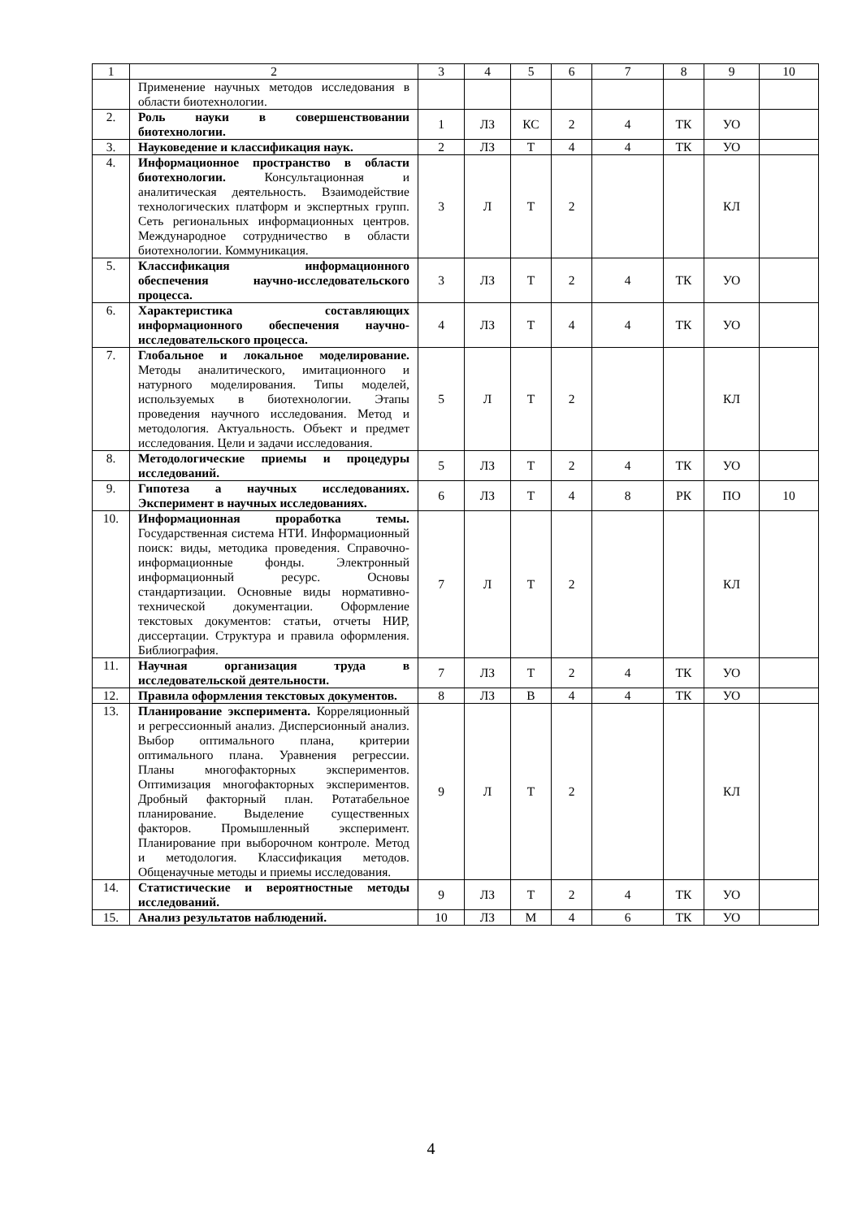| 1 | 2 | 3 | 4 | 5 | 6 | 7 | 8 | 9 | 10 |
| | Применение научных методов исследования в области биотехнологии. | | | | | | | | |
| 2. | Роль науки в совершенствовании биотехнологии. | 1 | ЛЗ | КС | 2 | 4 | ТК | УО | |
| 3. | Науковедение и классификация наук. | 2 | ЛЗ | Т | 4 | 4 | ТК | УО | |
| 4. | Информационное пространство в области биотехнологии. Консультационная и аналитическая деятельность. Взаимодействие технологических платформ и экспертных групп. Сеть региональных информационных центров. Международное сотрудничество в области биотехнологии. Коммуникация. | 3 | Л | Т | 2 | | | КЛ | |
| 5. | Классификация информационного обеспечения научно-исследовательского процесса. | 3 | ЛЗ | Т | 2 | 4 | ТК | УО | |
| 6. | Характеристика составляющих информационного обеспечения научно-исследовательского процесса. | 4 | ЛЗ | Т | 4 | 4 | ТК | УО | |
| 7. | Глобальное и локальное моделирование. Методы аналитического, имитационного и натурного моделирования. Типы моделей, используемых в биотехнологии. Этапы проведения научного исследования. Метод и методология. Актуальность. Объект и предмет исследования. Цели и задачи исследования. | 5 | Л | Т | 2 | | | КЛ | |
| 8. | Методологические приемы и процедуры исследований. | 5 | ЛЗ | Т | 2 | 4 | ТК | УО | |
| 9. | Гипотеза а научных исследованиях. Эксперимент в научных исследованиях. | 6 | ЛЗ | Т | 4 | 8 | РК | ПО | 10 |
| 10. | Информационная проработка темы. Государственная система НТИ. Информационный поиск: виды, методика проведения. Справочно-информационные фонды. Электронный информационный ресурс. Основы стандартизации. Основные виды нормативно-технической документации. Оформление текстовых документов: статьи, отчеты НИР, диссертации. Структура и правила оформления. Библиография. | 7 | Л | Т | 2 | | | КЛ | |
| 11. | Научная организация труда в исследовательской деятельности. | 7 | ЛЗ | Т | 2 | 4 | ТК | УО | |
| 12. | Правила оформления текстовых документов. | 8 | ЛЗ | В | 4 | 4 | ТК | УО | |
| 13. | Планирование эксперимента. Корреляционный и регрессионный анализ. Дисперсионный анализ. Выбор оптимального плана, критерии оптимального плана. Уравнения регрессии. Планы многофакторных экспериментов. Оптимизация многофакторных экспериментов. Дробный факторный план. Ротатабельное планирование. Выделение существенных факторов. Промышленный эксперимент. Планирование при выборочном контроле. Метод и методология. Классификация методов. Общенаучные методы и приемы исследования. | 9 | Л | Т | 2 | | | КЛ | |
| 14. | Статистические и вероятностные методы исследований. | 9 | ЛЗ | Т | 2 | 4 | ТК | УО | |
| 15. | Анализ результатов наблюдений. | 10 | ЛЗ | М | 4 | 6 | ТК | УО | |
4